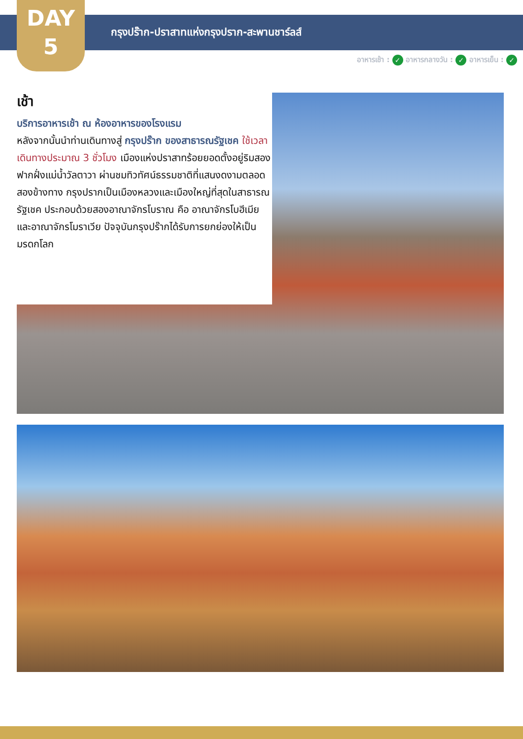DAY
5
กรุงปร๊าก-ปราสาทแห่งกรุงปราก-สะพานชาร์ลส์
อาหารเช้า : ✓ อาหารกลางวัน : ✓ อาหารเย็น : ✓
เช้า
บริการอาหารเช้า ณ ห้องอาหารของโรงแรม
หลังจากนั้นนำท่านเดินทางสู่ กรุงปร๊าก ของสาธารณรัฐเชค ใช้เวลาเดินทางประมาณ 3 ชั่วโมง เมืองแห่งปราสาทร้อยยอดตั้งอยู่ริมสองฟากฝั่งแม่น้ำวัลตาวา ผ่านชมทิวทัศน์ธรรมชาติที่แสนงดงามตลอดสองข้างทาง กรุงปรากเป็นเมืองหลวงและเมืองใหญ่ที่สุดในสาธารณรัฐเชค ประกอบด้วยสองอาณาจักรโบราณ คือ อาณาจักรโบฮีเมีย และอาณาจักรโมราเวีย ปัจจุบันกรุงปร๊ากได้รับการยกย่องให้เป็นมรดกโลก